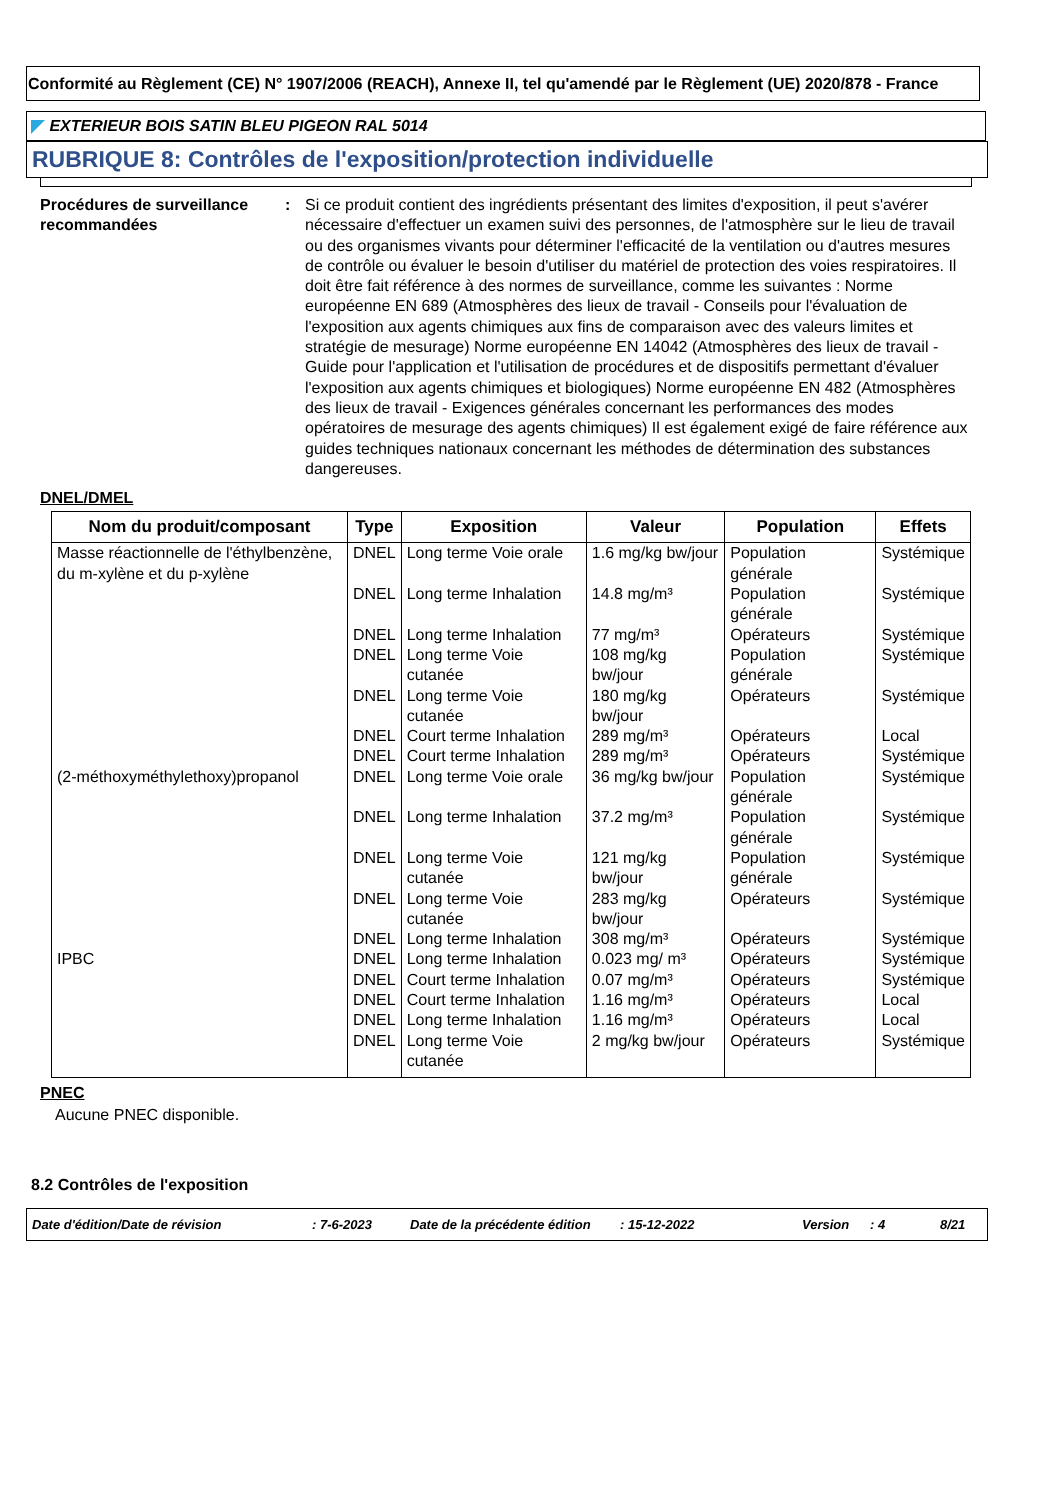Conformité au Règlement (CE) N° 1907/2006 (REACH), Annexe II, tel qu'amendé par le Règlement (UE) 2020/878 - France
EXTERIEUR BOIS SATIN BLEU PIGEON RAL 5014
RUBRIQUE 8: Contrôles de l'exposition/protection individuelle
Procédures de surveillance recommandées
: Si ce produit contient des ingrédients présentant des limites d'exposition, il peut s'avérer nécessaire d'effectuer un examen suivi des personnes, de l'atmosphère sur le lieu de travail ou des organismes vivants pour déterminer l'efficacité de la ventilation ou d'autres mesures de contrôle ou évaluer le besoin d'utiliser du matériel de protection des voies respiratoires. Il doit être fait référence à des normes de surveillance, comme les suivantes : Norme européenne EN 689 (Atmosphères des lieux de travail - Conseils pour l'évaluation de l'exposition aux agents chimiques aux fins de comparaison avec des valeurs limites et stratégie de mesurage) Norme européenne EN 14042 (Atmosphères des lieux de travail - Guide pour l'application et l'utilisation de procédures et de dispositifs permettant d'évaluer l'exposition aux agents chimiques et biologiques) Norme européenne EN 482 (Atmosphères des lieux de travail - Exigences générales concernant les performances des modes opératoires de mesurage des agents chimiques) Il est également exigé de faire référence aux guides techniques nationaux concernant les méthodes de détermination des substances dangereuses.
DNEL/DMEL
| Nom du produit/composant | Type | Exposition | Valeur | Population | Effets |
| --- | --- | --- | --- | --- | --- |
| Masse réactionnelle de l'éthylbenzène, du m-xylène et du p-xylène | DNEL | Long terme Voie orale | 1.6 mg/kg bw/jour | Population générale | Systémique |
| | DNEL | Long terme Inhalation | 14.8 mg/m³ | Population générale | Systémique |
| | DNEL | Long terme Inhalation | 77 mg/m³ | Opérateurs | Systémique |
| | DNEL | Long terme Voie cutanée | 108 mg/kg bw/jour | Population générale | Systémique |
| | DNEL | Long terme Voie cutanée | 180 mg/kg bw/jour | Opérateurs | Systémique |
| | DNEL | Court terme Inhalation | 289 mg/m³ | Opérateurs | Local |
| | DNEL | Court terme Inhalation | 289 mg/m³ | Opérateurs | Systémique |
| (2-méthoxyméthylethoxy)propanol | DNEL | Long terme Voie orale | 36 mg/kg bw/jour | Population générale | Systémique |
| | DNEL | Long terme Inhalation | 37.2 mg/m³ | Population générale | Systémique |
| | DNEL | Long terme Voie cutanée | 121 mg/kg bw/jour | Population générale | Systémique |
| | DNEL | Long terme Voie cutanée | 283 mg/kg bw/jour | Opérateurs | Systémique |
| | DNEL | Long terme Inhalation | 308 mg/m³ | Opérateurs | Systémique |
| IPBC | DNEL | Long terme Inhalation | 0.023 mg/ m³ | Opérateurs | Systémique |
| | DNEL | Court terme Inhalation | 0.07 mg/m³ | Opérateurs | Systémique |
| | DNEL | Court terme Inhalation | 1.16 mg/m³ | Opérateurs | Local |
| | DNEL | Long terme Inhalation | 1.16 mg/m³ | Opérateurs | Local |
| | DNEL | Long terme Voie cutanée | 2 mg/kg bw/jour | Opérateurs | Systémique |
PNEC
Aucune PNEC disponible.
8.2 Contrôles de l'exposition
Date d'édition/Date de révision: 7-6-2023 Date de la précédente édition: 15-12-2022 Version: 4 8/21